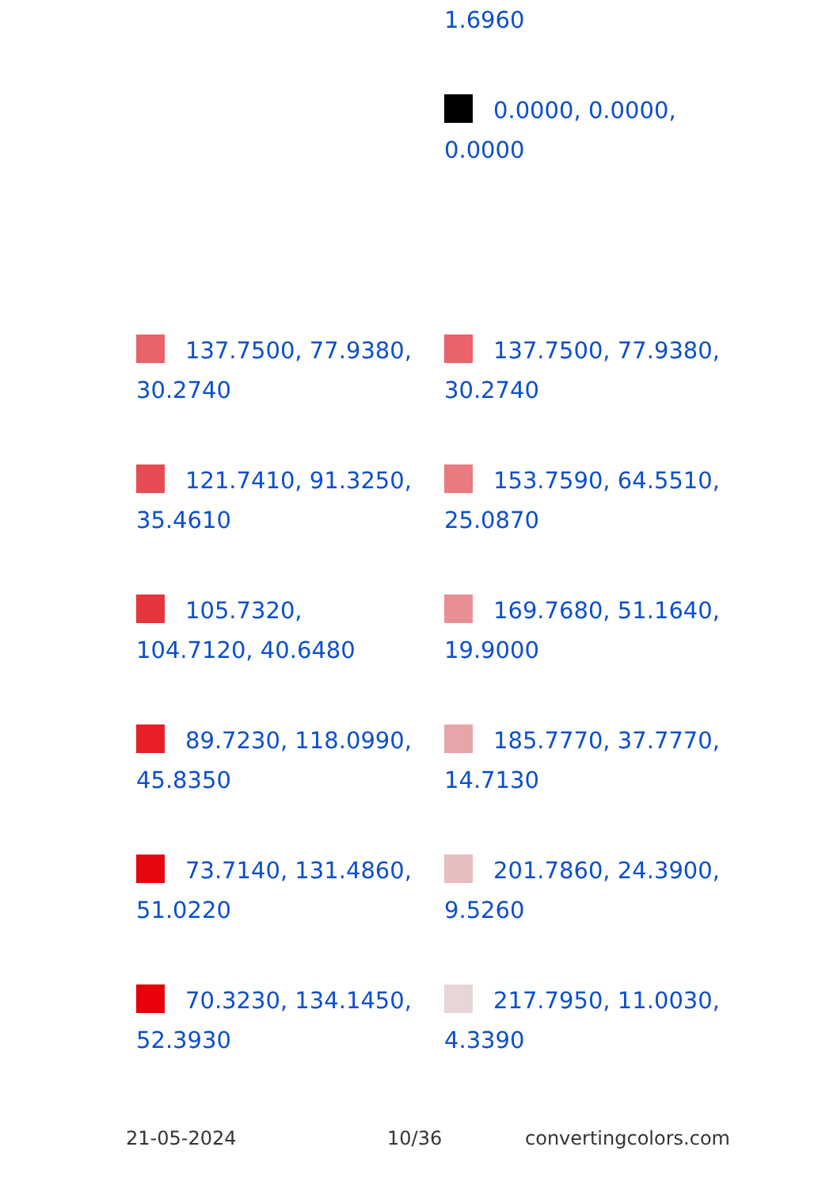1.6960
0.0000, 0.0000, 0.0000
137.7500, 77.9380, 30.2740
137.7500, 77.9380, 30.2740
121.7410, 91.3250, 35.4610
153.7590, 64.5510, 25.0870
105.7320, 104.7120, 40.6480
169.7680, 51.1640, 19.9000
89.7230, 118.0990, 45.8350
185.7770, 37.7770, 14.7130
73.7140, 131.4860, 51.0220
201.7860, 24.3900, 9.5260
70.3230, 134.1450, 52.3930
217.7950, 11.0030, 4.3390
21-05-2024 10/36 convertingcolors.com